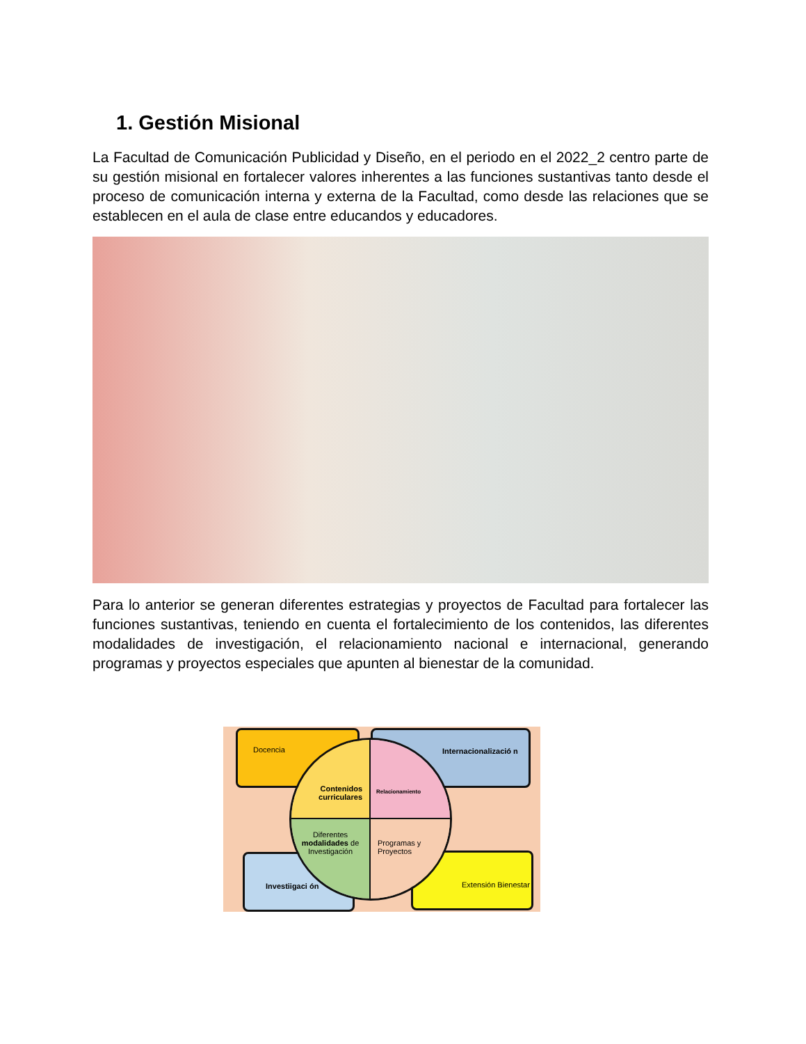1. Gestión Misional
La Facultad de Comunicación Publicidad y Diseño, en el periodo en el 2022_2 centro parte de su gestión misional en fortalecer valores inherentes a las funciones sustantivas tanto desde el proceso de comunicación interna y externa de la Facultad, como desde las relaciones que se establecen en el aula de clase entre educandos y educadores.
Para lo anterior se generan diferentes estrategias y proyectos de Facultad para fortalecer las funciones sustantivas, teniendo en cuenta el fortalecimiento de los contenidos, las diferentes modalidades de investigación, el relacionamiento nacional e internacional, generando programas y proyectos especiales que apunten al bienestar de la comunidad.
Docencia Internacionalizació n
Investiigaci ón Extensión Bienestar
Contenidos curriculares
Relacionamiento
Diferentes modalidades de Investigación
Programas y Proyectos